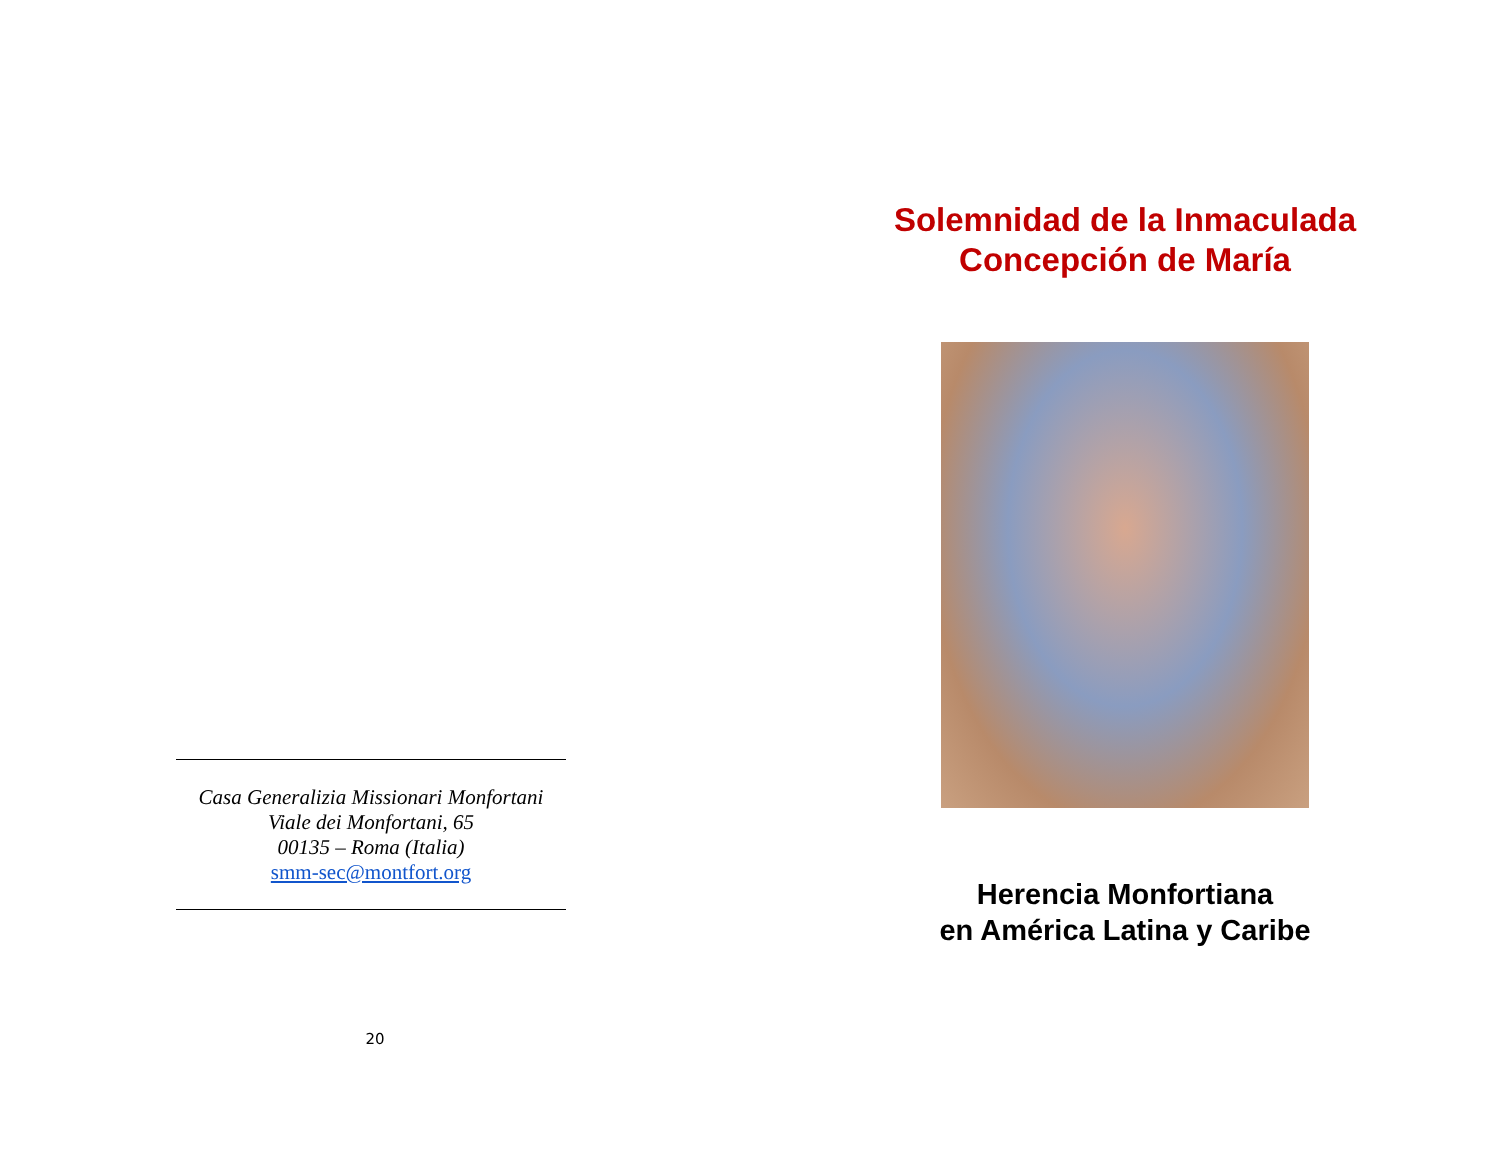Casa Generalizia Missionari Monfortani
Viale dei Monfortani, 65
00135 – Roma (Italia)
smm-sec@montfort.org
20
Solemnidad de la Inmaculada
Concepción de María
Herencia Monfortiana
en América Latina y Caribe